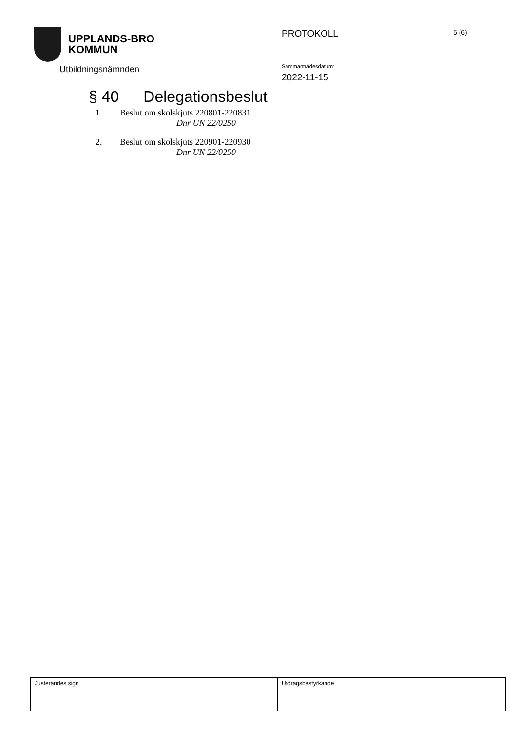UPPLANDS-BRO
KOMMUN
Utbildningsnämnden
PROTOKOLL 5 (6)
Sammanträdesdatum:
2022-11-15
§ 40 Delegationsbeslut
1. Beslut om skolskjuts 220801-220831
Dnr UN 22/0250
2. Beslut om skolskjuts 220901-220930
Dnr UN 22/0250
| Justerandes sign | Utdragsbestyrkande |